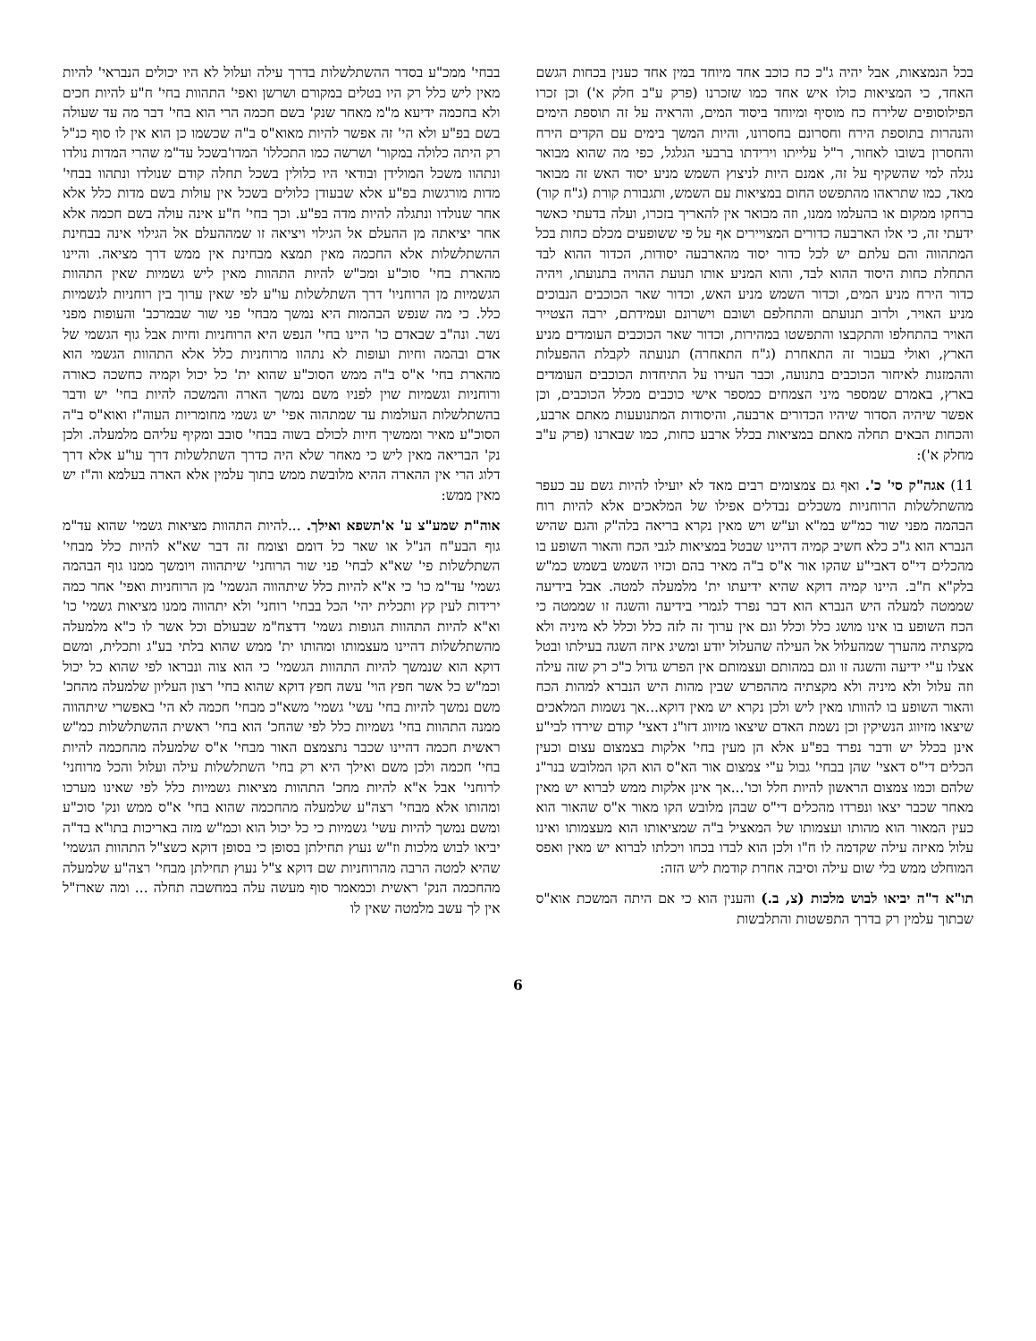בכל הנמצאות, אבל יהיה ג"כ כח כוכב אחד מיוחד במין אחד כענין בכחות הגשם האחד, כי המציאות כולו איש אחד כמו שזכרנו (פרק ע"ב חלק א') וכן זכרו הפילוסופים שלירח כח מוסיף ומיוחד ביסוד המים, והראיה על זה תוספת הימים והנהרות בתוספת הירח וחסרונם בחסרונו, והיות המשך בימים עם הקדים הירח והחסרון בשובו לאחור, ר"ל עלייתו וירידתו ברבעי הגלגל, כפי מה שהוא מבואר נגלה למי שהשקיף על זה, אמנם היות לניצוץ השמש מניע יסוד האש זה מבואר מאד, כמו שתראהו מהתפשט החום במציאות עם השמש, ותגבורת קורת (ג"ח קור) ברחקו ממקום או בהעלמו ממנו, וזה מבואר אין להאריך בזכרו, ועלה בדעתי כאשר ידעתי זה, כי אלו הארבעה כדורים המצויירים אף על פי ששופעים מכלם כחות בכל המתהווה והם עלתם יש לכל כדור יסוד מהארבעה יסודות, הכדור ההוא לבד התחלת כחות היסוד ההוא לבד, והוא המניע אותו תנועת ההויה בתנועתו, ויהיה כדור הירח מניע המים, וכדור השמש מניע האש, וכדור שאר הכוכבים הנבוכים מניע האויר, ולרוב תנועתם והתחלפם ושובם וישרונם ועמידתם, ירבה הצטייר האויר בהתחלפו והתקבצו והתפשטו במהירות, וכדור שאר הכוכבים העומדים מניע הארץ, ואולי בעבור זה התאחרת (ג"ח התאחרה) תנועתה לקבלת ההפעלות וההמזגות לאיחור הכוכבים בתנועה, וכבר העירו על התיחדות הכוכבים העומדים בארץ, באמרם שמספר מיני הצמחים כמספר אישי כוכבים מכלל הכוכבים, וכן אפשר שיהיה הסדור שיהיו הכדורים ארבעה, והיסודות המתנועעות מאתם ארבע, והכחות הבאים תחלה מאתם במציאות בכלל ארבע כחות, כמו שבארנו (פרק ע"ב מחלק א'):
11) אגה"ק סי' כ'. ואף גם צמצומים רבים מאד לא יועילו להיות גשם עב כעפר מהשתלשלות הרוחניות משכלים נבדלים אפילו של המלאכים אלא להיות רוח הבהמה מפני שור כמ"ש במ"א וע"ש ויש מאין נקרא בריאה בלה"ק והגם שהיש הנברא הוא ג"כ כלא חשיב קמיה דהיינו שבטל במציאות לגבי הכח והאור השופע בו מהכלים די"ס דאבי"ע שהקו אור א"ס ב"ה מאיר בהם וכזיו השמש בשמש כמ"ש בלק"א ח"ב. היינו קמיה דוקא שהיא ידיעתו ית' מלמעלה למטה. אבל בידיעה שממטה למעלה היש הנברא הוא דבר נפרד לגמרי בידיעה והשגה זו שממטה כי הכח השופע בו אינו מושג כלל וכלל וגם אין ערוך זה לזה כלל וכלל לא מיניה ולא מקצתיה מהערך שמהעלול אל העילה שהעלול יודע ומשיג איזה השגה בעילתו ובטל אצלו ע"י ידיעה והשגה זו וגם במהותם ועצמותם אין הפרש גדול כ"כ רק שזה עילה וזה עלול ולא מיניה ולא מקצתיה מההפרש שבין מהות היש הנברא למהות הכח והאור השופע בו להוותו מאין ליש ולכן נקרא יש מאין דוקא...אך נשמות המלאכים שיצאו מזיווג הנשיקין וכן נשמת האדם שיצאו מזיווג דזו"נ דאצי' קודם שירדו לבי"ע אינן בכלל יש ודבר נפרד בפ"ע אלא הן מעין בחי' אלקות בצמצום עצום וכעין הכלים די"ס דאצי' שהן בבחי' גבול ע"י צמצום אור הא"ס הוא הקו המלובש בנר"נ שלהם וכמו צמצום הראשון להיות חלל וכו'...אך אינן אלקות ממש לברוא יש מאין מאחר שכבר יצאו ונפרדו מהכלים די"ס שבהן מלובש הקו מאור א"ס שהאור הוא כעין המאור הוא מהותו ועצמותו של המאציל ב"ה שמציאותו הוא מעצמותו ואינו עלול מאיזה עילה שקדמה לו ח"ו ולכן הוא לבדו בכחו ויכלתו לברוא יש מאין ואפס המוחלט ממש בלי שום עילה וסיבה אחרת קודמת ליש הזה:
תו"א ד"ה יביאו לבוש מלכות (צ, ב.) והענין הוא כי אם היתה המשכת אוא"ס שבתוך עלמין רק בדרך התפשטות והתלבשות
בבחי' ממכ"ע בסדר ההשתלשלות בדרך עילה ועלול לא היו יכולים הנבראי' להיות מאין ליש כלל רק היו בטלים במקורם ושרשן ואפי' התהוות בחי' ח"ע להיות חכים ולא בחכמה ידיעא מ"מ מאחר שנק' בשם חכמה הרי הוא בחי' דבר מה עד שעולה בשם בפ"ע ולא הי' זה אפשר להיות מאוא"ס ב"ה שכשמו כן הוא אין לו סוף כנ"ל רק היתה כלולה במקור' ושרשה כמו התכללו' המדו'בשכל עד"מ שהרי המדות נולדו ונתהוו משכל המולידן ובודאי היו כלולין בשכל תחלה קודם שנולדו ונתהוו בבחי' מדות מורגשות בפ"ע אלא שבעודן כלולים בשכל אין עולות בשם מדות כלל אלא אחר שנולדו ונתגלה להיות מדה בפ"ע. וכך בחי' ח"ע אינה עולה בשם חכמה אלא אחר יציאתה מן ההעלם אל הגילוי ויציאה זו שמההעלם אל הגילוי אינה בבחינת ההשתלשלות אלא החכמה מאין תמצא מבחינת אין ממש דרך מציאה. והיינו מהארת בחי' סוכ"ע ומכ"ש להיות התהוות מאין ליש גשמיות שאין התהוות הגשמיות מן הרוחניו' דרך השתלשלות עו"ע לפי שאין ערוך בין רוחניות לגשמיות כלל. כי מה שנפש הבהמות היא נמשך מבחי' פני שור שבמרכב' והעופות מפני נשר. ונה"ב שבאדם כו' היינו בחי' הנפש היא הרוחניות וחיות אבל גוף הגשמי של אדם ובהמה וחיות ועופות לא נתהוו מרוחניות כלל אלא התהוות הגשמי הוא מהארת בחי' א"ס ב"ה ממש הסוכ"ע שהוא ית' כל יכול וקמיה כחשכה כאורה ורוחניות וגשמיות שוין לפניו משם נמשך הארה והמשכה להיות בחי' יש ודבר בהשתלשלות העולמות עד שמתהוה אפי' יש גשמי מחומריות העוה"ז ואוא"ס ב"ה הסוכ"ע מאיר וממשיך חיות לכולם בשוה בבחי' סובב ומקיף עליהם מלמעלה. ולכן נק' הבריאה מאין ליש כי מאחר שלא היה כדרך השתלשלות דרך עו"ע אלא דרך דלוג הרי אין ההארה ההיא מלובשת ממש בתוך עלמין אלא הארה בעלמא וה"ז יש מאין ממש:
אוה"ת שמע"צ ע' א'תשפא ואילך. ...להיות התהוות מציאות גשמי' שהוא עד"מ גוף הבע"ח הנ"ל או שאר כל דומם וצומח זה דבר שא"א להיות כלל מבחי' השתלשלות פי' שא"א לבחי' פני שור הרוחני' שיתהווה ויומשך ממנו גוף הבהמה גשמי' עד"מ כו' כי א"א להיות כלל שיתהווה הגשמי' מן הרוחניות ואפי' אחר כמה ירידות לעין קץ ותכלית יהי' הכל בבחי' רוחני' ולא יתהווה ממנו מציאות גשמי' כו' וא"א להיות התהוות הגופות גשמי' דדצח"מ שבעולם וכל אשר לו כ"א מלמעלה מהשתלשלות דהיינו מעצמותו ומהותו ית' ממש שהוא בלתי בע"ג ותכלית, ומשם דוקא הוא שנמשך להיות התהוות הגשמי' כי הוא צוה ונבראו לפי שהוא כל יכול וכמ"ש כל אשר חפץ הוי' עשה חפץ דוקא שהוא בחי' רצון העליון שלמעלה מהחכ' משם נמשך להיות בחי' עשי' גשמי' משא"כ מבחי' חכמה לא הי' באפשרי שיתהווה ממנה התהוות בחי' גשמיות כלל לפי שהחכ' הוא בחי' ראשית ההשתלשלות כמ"ש ראשית חכמה דהיינו שכבר נתצמצם האור מבחי' א"ס שלמעלה מהחכמה להיות בחי' חכמה ולכן משם ואילך היא רק בחי' השתלשלות עילה ועלול והכל מרוחני' לרוחני' אבל א"א להיות מחכ' התהוות מציאות גשמיות כלל לפי שאינו מערכו ומהותו אלא מבחי' רצה"ע שלמעלה מהחכמה שהוא בחי' א"ס ממש ונק' סוכ"ע ומשם נמשך להיות עשי' גשמיות כי כל יכול הוא וכמ"ש מזה באריכות בתו"א בד"ה יביאו לבוש מלכות וז"ש נעוץ תחילתן בסופן כי בסופן דוקא כשצ"ל התהוות הגשמי' שהיא למטה הרבה מהרוחניות שם דוקא צ"ל נעוץ תחילתן מבחי' רצה"ע שלמעלה מהחכמה הנק' ראשית וכמאמר סוף מעשה עלה במחשבה תחלה ... ומה שארז"ל אין לך עשב מלמטה שאין לו
6